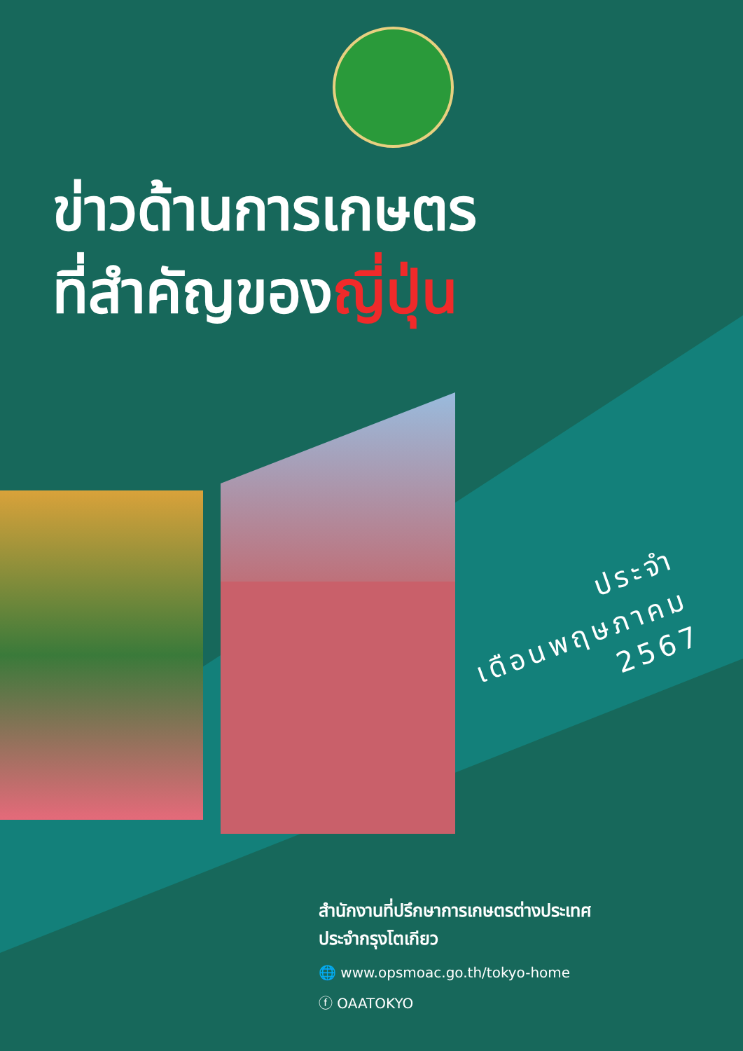ข่าวด้านการเกษตร
ที่สำคัญของญี่ปุ่น
ประจำ
เดือนพฤษภาคม
2567
สำนักงานที่ปรึกษาการเกษตรต่างประเทศ
ประจำกรุงโตเกียว
🌐 www.opsmoac.go.th/tokyo-home
ⓕ OAATOKYO